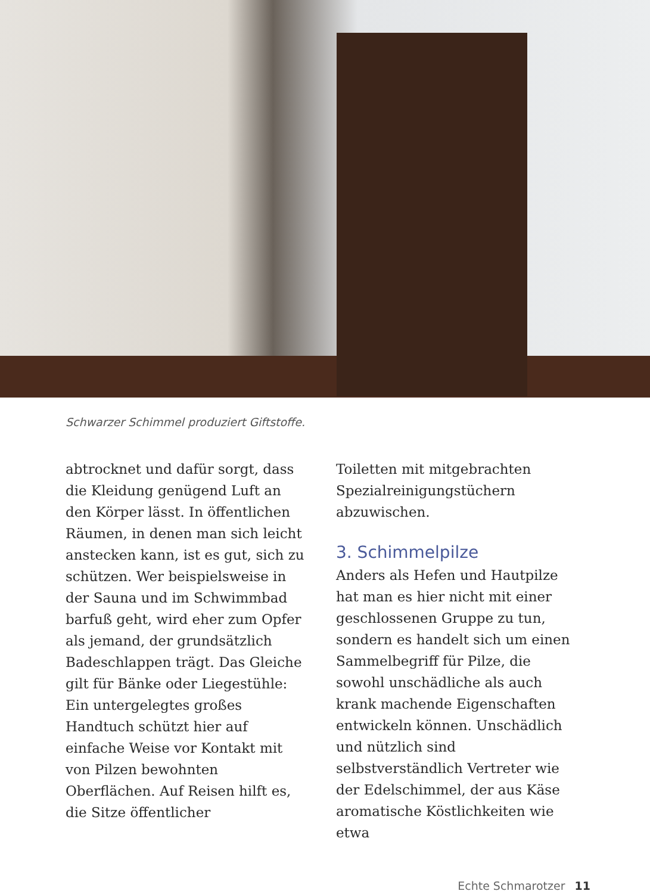Schwarzer Schimmel produziert Giftstoffe.
abtrocknet und dafür sorgt, dass die Kleidung genügend Luft an den Körper lässt. In öffentlichen Räumen, in denen man sich leicht anstecken kann, ist es gut, sich zu schützen. Wer beispielsweise in der Sauna und im Schwimmbad barfuß geht, wird eher zum Opfer als jemand, der grundsätzlich Badeschlappen trägt. Das Gleiche gilt für Bänke oder Liegestühle: Ein untergelegtes großes Handtuch schützt hier auf einfache Weise vor Kontakt mit von Pilzen bewohnten Oberflächen. Auf Reisen hilft es, die Sitze öffentlicher
Toiletten mit mitgebrachten Spezialreinigungstüchern abzuwischen.
3. Schimmelpilze
Anders als Hefen und Hautpilze hat man es hier nicht mit einer geschlossenen Gruppe zu tun, sondern es handelt sich um einen Sammelbegriff für Pilze, die sowohl unschädliche als auch krank machende Eigenschaften entwickeln können. Unschädlich und nützlich sind selbstverständlich Vertreter wie der Edelschimmel, der aus Käse aromatische Köstlichkeiten wie etwa
Echte Schmarotzer 11